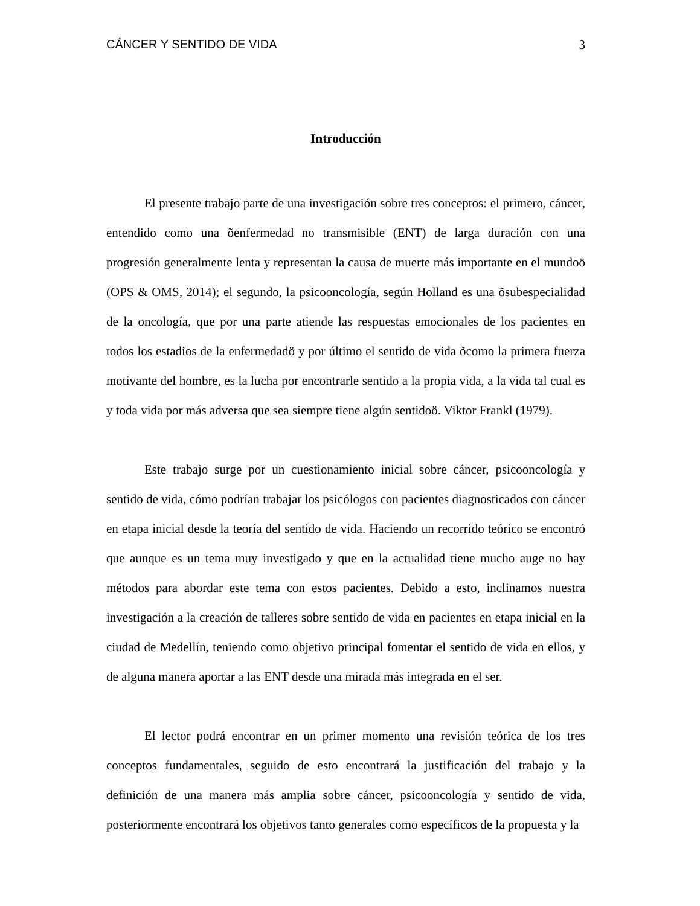CÁNCER Y SENTIDO DE VIDA 3
Introducción
El presente trabajo parte de una investigación sobre tres conceptos: el primero, cáncer, entendido como una õenfermedad no transmisible (ENT) de larga duración con una progresión generalmente lenta y representan la causa de muerte más importante en el mundoö (OPS & OMS, 2014); el segundo, la psicooncología, según Holland es una õsubespecialidad de la oncología, que por una parte atiende las respuestas emocionales de los pacientes en todos los estadios de la enfermedadö y por último el sentido de vida õcomo la primera fuerza motivante del hombre, es la lucha por encontrarle sentido a la propia vida, a la vida tal cual es y toda vida por más adversa que sea siempre tiene algún sentidoö. Viktor Frankl (1979).
Este trabajo surge por un cuestionamiento inicial sobre cáncer, psicooncología y sentido de vida, cómo podrían trabajar los psicólogos con pacientes diagnosticados con cáncer en etapa inicial desde la teoría del sentido de vida. Haciendo un recorrido teórico se encontró que aunque es un tema muy investigado y que en la actualidad tiene mucho auge no hay métodos para abordar este tema con estos pacientes. Debido a esto, inclinamos nuestra investigación a la creación de talleres sobre sentido de vida en pacientes en etapa inicial en la ciudad de Medellín, teniendo como objetivo principal fomentar el sentido de vida en ellos, y de alguna manera aportar a las ENT desde una mirada más integrada en el ser.
El lector podrá encontrar en un primer momento una revisión teórica de los tres conceptos fundamentales, seguido de esto encontrará la justificación del trabajo y la definición de una manera más amplia sobre cáncer, psicooncología y sentido de vida, posteriormente encontrará los objetivos tanto generales como específicos de la propuesta y la